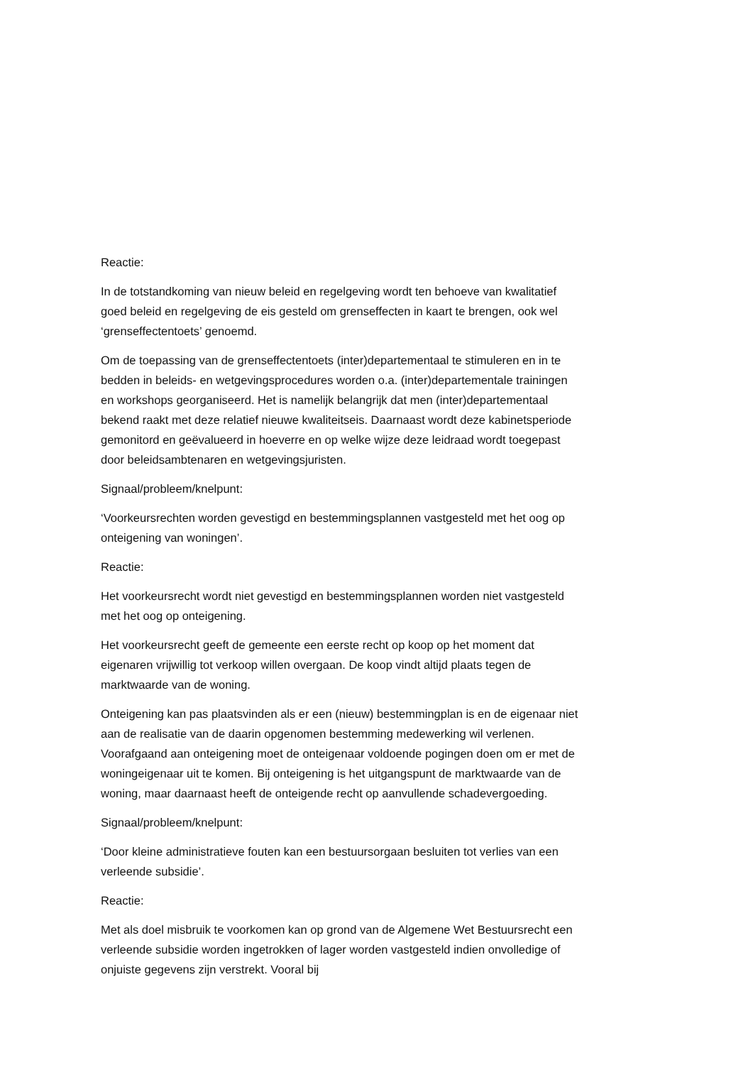Reactie:
In de totstandkoming van nieuw beleid en regelgeving wordt ten behoeve van kwalitatief goed beleid en regelgeving de eis gesteld om grenseffecten in kaart te brengen, ook wel ‘grenseffectentoets’ genoemd.
Om de toepassing van de grenseffectentoets (inter)departementaal te stimuleren en in te bedden in beleids- en wetgevingsprocedures worden o.a. (inter)departementale trainingen en workshops georganiseerd. Het is namelijk belangrijk dat men (inter)departementaal bekend raakt met deze relatief nieuwe kwaliteitseis. Daarnaast wordt deze kabinetsperiode gemonitord en geëvalueerd in hoeverre en op welke wijze deze leidraad wordt toegepast door beleidsambtenaren en wetgevingsjuristen.
Signaal/probleem/knelpunt:
‘Voorkeursrechten worden gevestigd en bestemmingsplannen vastgesteld met het oog op onteigening van woningen’.
Reactie:
Het voorkeursrecht wordt niet gevestigd en bestemmingsplannen worden niet vastgesteld met het oog op onteigening.
Het voorkeursrecht geeft de gemeente een eerste recht op koop op het moment dat eigenaren vrijwillig tot verkoop willen overgaan. De koop vindt altijd plaats tegen de marktwaarde van de woning.
Onteigening kan pas plaatsvinden als er een (nieuw) bestemmingplan is en de eigenaar niet aan de realisatie van de daarin opgenomen bestemming medewerking wil verlenen. Voorafgaand aan onteigening moet de onteigenaar voldoende pogingen doen om er met de woningeigenaar uit te komen. Bij onteigening is het uitgangspunt de marktwaarde van de woning, maar daarnaast heeft de onteigende recht op aanvullende schadevergoeding.
Signaal/probleem/knelpunt:
‘Door kleine administratieve fouten kan een bestuursorgaan besluiten tot verlies van een verleende subsidie’.
Reactie:
Met als doel misbruik te voorkomen kan op grond van de Algemene Wet Bestuursrecht een verleende subsidie worden ingetrokken of lager worden vastgesteld indien onvolledige of onjuiste gegevens zijn verstrekt. Vooral bij